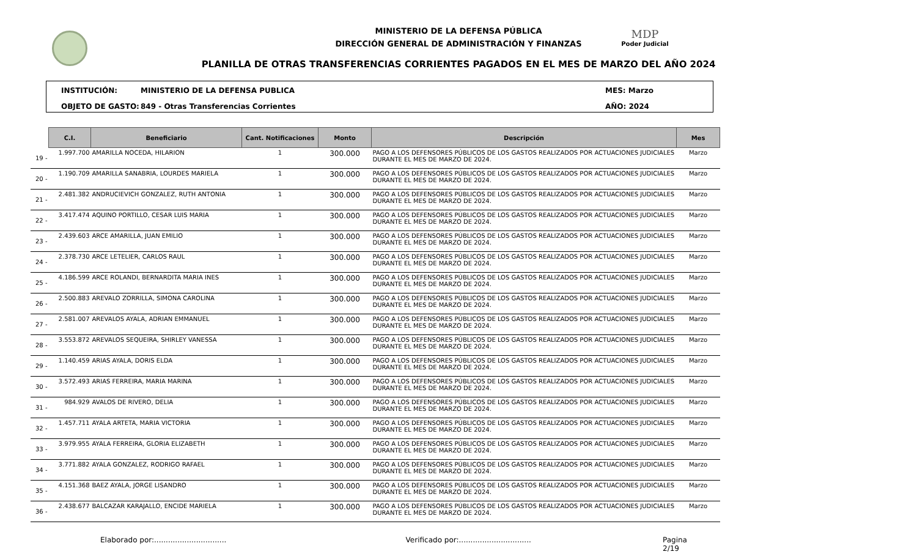MINISTERIO DE LA DEFENSA PÚBLICA
DIRECCIÓN GENERAL DE ADMINISTRACIÓN Y FINANZAS
PLANILLA DE OTRAS TRANSFERENCIAS CORRIENTES PAGADOS EN EL MES DE MARZO DEL AÑO 2024
MDP
Poder Judicial
INSTITUCIÓN:
MINISTERIO DE LA DEFENSA PUBLICA
MES: Marzo
OBJETO DE GASTO:
849 - Otras Transferencias Corrientes
AÑO: 2024
| | C.I. | Beneficiario | Cant. Notificaciones | Monto | Descripción | Mes |
| 19 - | 1.997.700 | AMARILLA NOCEDA, HILARION | 1 | 300.000 | PAGO A LOS DEFENSORES PÚBLICOS DE LOS GASTOS REALIZADOS POR ACTUACIONES JUDICIALES DURANTE EL MES DE MARZO DE 2024. | Marzo |
| 20 - | 1.190.709 | AMARILLA SANABRIA, LOURDES MARIELA | 1 | 300.000 | PAGO A LOS DEFENSORES PÚBLICOS DE LOS GASTOS REALIZADOS POR ACTUACIONES JUDICIALES DURANTE EL MES DE MARZO DE 2024. | Marzo |
| 21 - | 2.481.382 | ANDRUCIEVICH GONZALEZ, RUTH ANTONIA | 1 | 300.000 | PAGO A LOS DEFENSORES PÚBLICOS DE LOS GASTOS REALIZADOS POR ACTUACIONES JUDICIALES DURANTE EL MES DE MARZO DE 2024. | Marzo |
| 22 - | 3.417.474 | AQUINO PORTILLO, CESAR LUIS MARIA | 1 | 300.000 | PAGO A LOS DEFENSORES PÚBLICOS DE LOS GASTOS REALIZADOS POR ACTUACIONES JUDICIALES DURANTE EL MES DE MARZO DE 2024. | Marzo |
| 23 - | 2.439.603 | ARCE AMARILLA, JUAN EMILIO | 1 | 300.000 | PAGO A LOS DEFENSORES PÚBLICOS DE LOS GASTOS REALIZADOS POR ACTUACIONES JUDICIALES DURANTE EL MES DE MARZO DE 2024. | Marzo |
| 24 - | 2.378.730 | ARCE LETELIER, CARLOS RAUL | 1 | 300.000 | PAGO A LOS DEFENSORES PÚBLICOS DE LOS GASTOS REALIZADOS POR ACTUACIONES JUDICIALES DURANTE EL MES DE MARZO DE 2024. | Marzo |
| 25 - | 4.186.599 | ARCE ROLANDI, BERNARDITA MARIA INES | 1 | 300.000 | PAGO A LOS DEFENSORES PÚBLICOS DE LOS GASTOS REALIZADOS POR ACTUACIONES JUDICIALES DURANTE EL MES DE MARZO DE 2024. | Marzo |
| 26 - | 2.500.883 | AREVALO ZORRILLA, SIMONA CAROLINA | 1 | 300.000 | PAGO A LOS DEFENSORES PÚBLICOS DE LOS GASTOS REALIZADOS POR ACTUACIONES JUDICIALES DURANTE EL MES DE MARZO DE 2024. | Marzo |
| 27 - | 2.581.007 | AREVALOS AYALA, ADRIAN EMMANUEL | 1 | 300.000 | PAGO A LOS DEFENSORES PÚBLICOS DE LOS GASTOS REALIZADOS POR ACTUACIONES JUDICIALES DURANTE EL MES DE MARZO DE 2024. | Marzo |
| 28 - | 3.553.872 | AREVALOS SEQUEIRA, SHIRLEY VANESSA | 1 | 300.000 | PAGO A LOS DEFENSORES PÚBLICOS DE LOS GASTOS REALIZADOS POR ACTUACIONES JUDICIALES DURANTE EL MES DE MARZO DE 2024. | Marzo |
| 29 - | 1.140.459 | ARIAS AYALA, DORIS ELDA | 1 | 300.000 | PAGO A LOS DEFENSORES PÚBLICOS DE LOS GASTOS REALIZADOS POR ACTUACIONES JUDICIALES DURANTE EL MES DE MARZO DE 2024. | Marzo |
| 30 - | 3.572.493 | ARIAS FERREIRA, MARIA MARINA | 1 | 300.000 | PAGO A LOS DEFENSORES PÚBLICOS DE LOS GASTOS REALIZADOS POR ACTUACIONES JUDICIALES DURANTE EL MES DE MARZO DE 2024. | Marzo |
| 31 - | 984.929 | AVALOS DE RIVERO, DELIA | 1 | 300.000 | PAGO A LOS DEFENSORES PÚBLICOS DE LOS GASTOS REALIZADOS POR ACTUACIONES JUDICIALES DURANTE EL MES DE MARZO DE 2024. | Marzo |
| 32 - | 1.457.711 | AYALA ARTETA, MARIA VICTORIA | 1 | 300.000 | PAGO A LOS DEFENSORES PÚBLICOS DE LOS GASTOS REALIZADOS POR ACTUACIONES JUDICIALES DURANTE EL MES DE MARZO DE 2024. | Marzo |
| 33 - | 3.979.955 | AYALA FERREIRA, GLORIA ELIZABETH | 1 | 300.000 | PAGO A LOS DEFENSORES PÚBLICOS DE LOS GASTOS REALIZADOS POR ACTUACIONES JUDICIALES DURANTE EL MES DE MARZO DE 2024. | Marzo |
| 34 - | 3.771.882 | AYALA GONZALEZ, RODRIGO RAFAEL | 1 | 300.000 | PAGO A LOS DEFENSORES PÚBLICOS DE LOS GASTOS REALIZADOS POR ACTUACIONES JUDICIALES DURANTE EL MES DE MARZO DE 2024. | Marzo |
| 35 - | 4.151.368 | BAEZ AYALA, JORGE LISANDRO | 1 | 300.000 | PAGO A LOS DEFENSORES PÚBLICOS DE LOS GASTOS REALIZADOS POR ACTUACIONES JUDICIALES DURANTE EL MES DE MARZO DE 2024. | Marzo |
| 36 - | 2.438.677 | BALCAZAR KARAJALLO, ENCIDE MARIELA | 1 | 300.000 | PAGO A LOS DEFENSORES PÚBLICOS DE LOS GASTOS REALIZADOS POR ACTUACIONES JUDICIALES DURANTE EL MES DE MARZO DE 2024. | Marzo |
Elaborado por:............................... Verificado por:............................... Pagina 2/19